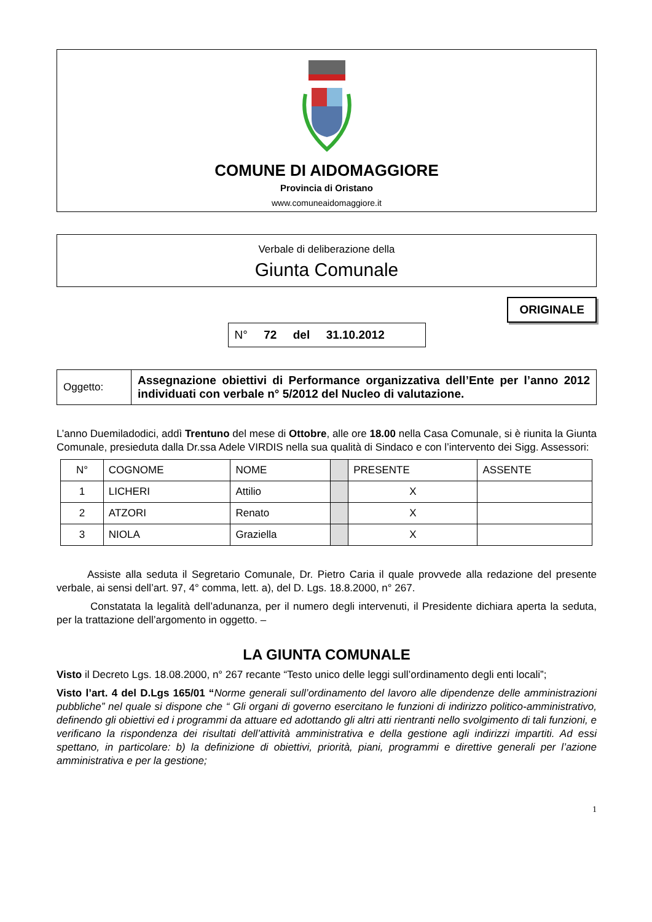COMUNE DI AIDOMAGGIORE
Provincia di Oristano
www.comuneaidomaggiore.it
Verbale di deliberazione della
Giunta Comunale
ORIGINALE
N° 72 del 31.10.2012
| Oggetto: | Assegnazione obiettivi di Performance organizzativa dell’Ente per l’anno 2012 individuati con verbale n° 5/2012 del Nucleo di valutazione. |
L’anno Duemiladodici, addì Trentuno del mese di Ottobre, alle ore 18.00 nella Casa Comunale, si è riunita la Giunta Comunale, presieduta dalla Dr.ssa Adele VIRDIS nella sua qualità di Sindaco e con l’intervento dei Sigg. Assessori:
| N° | COGNOME | NOME | | PRESENTE | ASSENTE |
| --- | --- | --- | --- | --- | --- |
| 1 | LICHERI | Attilio | | X | |
| 2 | ATZORI | Renato | | X | |
| 3 | NIOLA | Graziella | | X | |
Assiste alla seduta il Segretario Comunale, Dr. Pietro Caria il quale provvede alla redazione del presente verbale, ai sensi dell’art. 97, 4° comma, lett. a), del D. Lgs. 18.8.2000, n° 267.
Constatata la legalità dell’adunanza, per il numero degli intervenuti, il Presidente dichiara aperta la seduta, per la trattazione dell’argomento in oggetto. –
LA GIUNTA COMUNALE
Visto il Decreto Lgs. 18.08.2000, n° 267 recante “Testo unico delle leggi sull’ordinamento degli enti locali”;
Visto l’art. 4 del D.Lgs 165/01 “Norme generali sull’ordinamento del lavoro alle dipendenze delle amministrazioni pubbliche” nel quale si dispone che “ Gli organi di governo esercitano le funzioni di indirizzo politico-amministrativo, definendo gli obiettivi ed i programmi da attuare ed adottando gli altri atti rientranti nello svolgimento di tali funzioni, e verificano la rispondenza dei risultati dell’attività amministrativa e della gestione agli indirizzi impartiti. Ad essi spettano, in particolare: b) la definizione di obiettivi, priorità, piani, programmi e direttive generali per l’azione amministrativa e per la gestione;
1